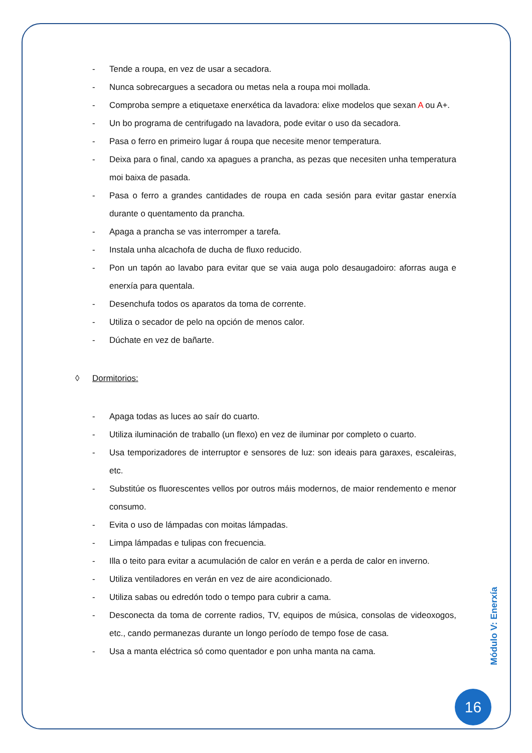- Tende a roupa, en vez de usar a secadora.
- Nunca sobrecargues a secadora ou metas nela a roupa moi mollada.
- Comproba sempre a etiquetaxe enerxética da lavadora: elixe modelos que sexan A ou A+.
- Un bo programa de centrifugado na lavadora, pode evitar o uso da secadora.
- Pasa o ferro en primeiro lugar á roupa que necesite menor temperatura.
- Deixa para o final, cando xa apagues a prancha, as pezas que necesiten unha temperatura moi baixa de pasada.
- Pasa o ferro a grandes cantidades de roupa en cada sesión para evitar gastar enerxía durante o quentamento da prancha.
- Apaga a prancha se vas interromper a tarefa.
- Instala unha alcachofa de ducha de fluxo reducido.
- Pon un tapón ao lavabo para evitar que se vaia auga polo desaugadoiro: aforras auga e enerxía para quentala.
- Desenchufa todos os aparatos da toma de corrente.
- Utiliza o secador de pelo na opción de menos calor.
- Dúchate en vez de bañarte.
◊ Dormitorios:
- Apaga todas as luces ao saír do cuarto.
- Utiliza iluminación de traballo (un flexo) en vez de iluminar por completo o cuarto.
- Usa temporizadores de interruptor e sensores de luz: son ideais para garaxes, escaleiras, etc.
- Substitúe os fluorescentes vellos por outros máis modernos, de maior rendemento e menor consumo.
- Evita o uso de lámpadas con moitas lámpadas.
- Limpa lámpadas e tulipas con frecuencia.
- Illa o teito para evitar a acumulación de calor en verán e a perda de calor en inverno.
- Utiliza ventiladores en verán en vez de aire acondicionado.
- Utiliza sabas ou edredón todo o tempo para cubrir a cama.
- Desconecta da toma de corrente radios, TV, equipos de música, consolas de videoxogos, etc., cando permanezas durante un longo período de tempo fose de casa.
- Usa a manta eléctrica só como quentador e pon unha manta na cama.
Módulo V: Enerxía
16